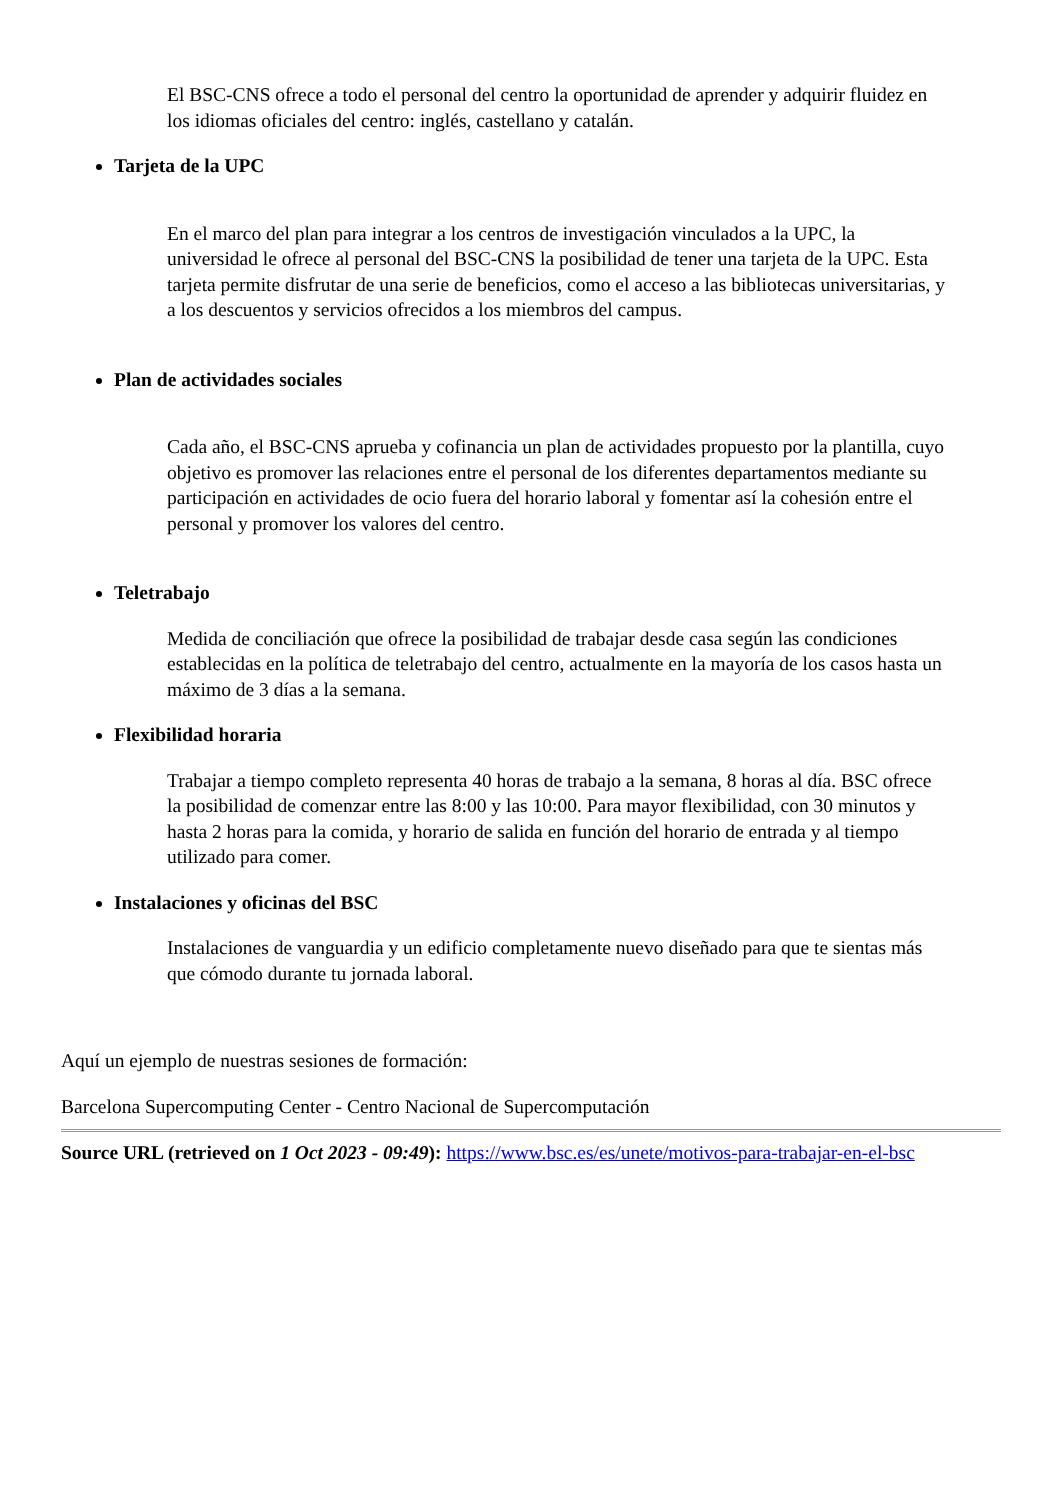El BSC-CNS ofrece a todo el personal del centro la oportunidad de aprender y adquirir fluidez en los idiomas oficiales del centro: inglés, castellano y catalán.
Tarjeta de la UPC
En el marco del plan para integrar a los centros de investigación vinculados a la UPC, la universidad le ofrece al personal del BSC-CNS la posibilidad de tener una tarjeta de la UPC. Esta tarjeta permite disfrutar de una serie de beneficios, como el acceso a las bibliotecas universitarias, y a los descuentos y servicios ofrecidos a los miembros del campus.
Plan de actividades sociales
Cada año, el BSC-CNS aprueba y cofinancia un plan de actividades propuesto por la plantilla, cuyo objetivo es promover las relaciones entre el personal de los diferentes departamentos mediante su participación en actividades de ocio fuera del horario laboral y fomentar así la cohesión entre el personal y promover los valores del centro.
Teletrabajo
Medida de conciliación que ofrece la posibilidad de trabajar desde casa según las condiciones establecidas en la política de teletrabajo del centro, actualmente en la mayoría de los casos hasta un máximo de 3 días a la semana.
Flexibilidad horaria
Trabajar a tiempo completo representa 40 horas de trabajo a la semana, 8 horas al día. BSC ofrece la posibilidad de comenzar entre las 8:00 y las 10:00. Para mayor flexibilidad, con 30 minutos y hasta 2 horas para la comida, y horario de salida en función del horario de entrada y al tiempo utilizado para comer.
Instalaciones y oficinas del BSC
Instalaciones de vanguardia y un edificio completamente nuevo diseñado para que te sientas más que cómodo durante tu jornada laboral.
Aquí un ejemplo de nuestras sesiones de formación:
Barcelona Supercomputing Center - Centro Nacional de Supercomputación
Source URL (retrieved on 1 Oct 2023 - 09:49): https://www.bsc.es/es/unete/motivos-para-trabajar-en-el-bsc